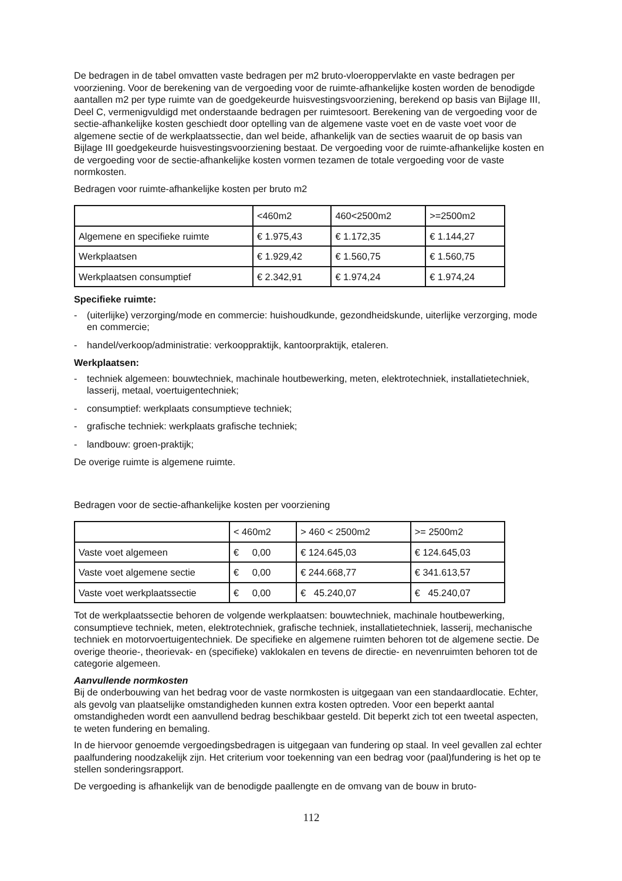De bedragen in de tabel omvatten vaste bedragen per m2 bruto-vloeroppervlakte en vaste bedragen per voorziening. Voor de berekening van de vergoeding voor de ruimte-afhankelijke kosten worden de benodigde aantallen m2 per type ruimte van de goedgekeurde huisvestingsvoorziening, berekend op basis van Bijlage III, Deel C, vermenigvuldigd met onderstaande bedragen per ruimtesoort. Berekening van de vergoeding voor de sectie-afhankelijke kosten geschiedt door optelling van de algemene vaste voet en de vaste voet voor de algemene sectie of de werkplaatssectie, dan wel beide, afhankelijk van de secties waaruit de op basis van Bijlage III goedgekeurde huisvestingsvoorziening bestaat. De vergoeding voor de ruimte-afhankelijke kosten en de vergoeding voor de sectie-afhankelijke kosten vormen tezamen de totale vergoeding voor de vaste normkosten.
Bedragen voor ruimte-afhankelijke kosten per bruto m2
| | <460m2 | 460<2500m2 | >=2500m2 |
| Algemene en specifieke ruimte | € 1.975,43 | € 1.172,35 | € 1.144,27 |
| Werkplaatsen | € 1.929,42 | € 1.560,75 | € 1.560,75 |
| Werkplaatsen consumptief | € 2.342,91 | € 1.974,24 | € 1.974,24 |
Specifieke ruimte:
- (uiterlijke) verzorging/mode en commercie: huishoudkunde, gezondheidskunde, uiterlijke verzorging, mode en commercie;
- handel/verkoop/administratie: verkooppraktijk, kantoorpraktijk, etaleren.
Werkplaatsen:
- techniek algemeen: bouwtechniek, machinale houtbewerking, meten, elektrotechniek, installatietechniek, lasserij, metaal, voertuigentechniek;
- consumptief: werkplaats consumptieve techniek;
- grafische techniek: werkplaats grafische techniek;
- landbouw: groen-praktijk;
De overige ruimte is algemene ruimte.
Bedragen voor de sectie-afhankelijke kosten per voorziening
| | < 460m2 | > 460 < 2500m2 | >= 2500m2 |
| Vaste voet algemeen | € 0,00 | € 124.645,03 | € 124.645,03 |
| Vaste voet algemene sectie | € 0,00 | € 244.668,77 | € 341.613,57 |
| Vaste voet werkplaatssectie | € 0,00 | € 45.240,07 | € 45.240,07 |
Tot de werkplaatssectie behoren de volgende werkplaatsen: bouwtechniek, machinale houtbewerking, consumptieve techniek, meten, elektrotechniek, grafische techniek, installatietechniek, lasserij, mechanische techniek en motorvoertuigentechniek. De specifieke en algemene ruimten behoren tot de algemene sectie. De overige theorie-, theorievak- en (specifieke) vaklokalen en tevens de directie- en nevenruimten behoren tot de categorie algemeen.
Aanvullende normkosten
Bij de onderbouwing van het bedrag voor de vaste normkosten is uitgegaan van een standaardlocatie. Echter, als gevolg van plaatselijke omstandigheden kunnen extra kosten optreden. Voor een beperkt aantal omstandigheden wordt een aanvullend bedrag beschikbaar gesteld. Dit beperkt zich tot een tweetal aspecten, te weten fundering en bemaling.
In de hiervoor genoemde vergoedingsbedragen is uitgegaan van fundering op staal. In veel gevallen zal echter paalfundering noodzakelijk zijn. Het criterium voor toekenning van een bedrag voor (paal)fundering is het op te stellen sonderingsrapport.
De vergoeding is afhankelijk van de benodigde paallengte en de omvang van de bouw in bruto-
112